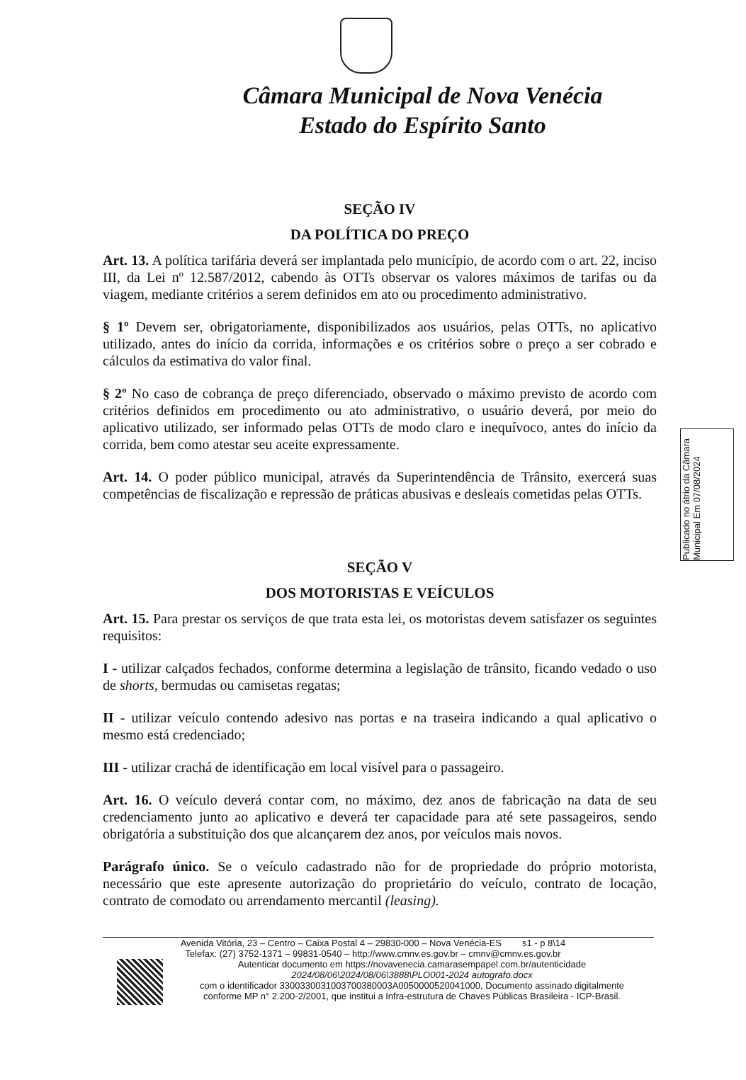Câmara Municipal de Nova Venécia
Estado do Espírito Santo
SEÇÃO IV
DA POLÍTICA DO PREÇO
Art. 13. A política tarifária deverá ser implantada pelo município, de acordo com o art. 22, inciso III, da Lei nº 12.587/2012, cabendo às OTTs observar os valores máximos de tarifas ou da viagem, mediante critérios a serem definidos em ato ou procedimento administrativo.
§ 1º Devem ser, obrigatoriamente, disponibilizados aos usuários, pelas OTTs, no aplicativo utilizado, antes do início da corrida, informações e os critérios sobre o preço a ser cobrado e cálculos da estimativa do valor final.
§ 2º No caso de cobrança de preço diferenciado, observado o máximo previsto de acordo com critérios definidos em procedimento ou ato administrativo, o usuário deverá, por meio do aplicativo utilizado, ser informado pelas OTTs de modo claro e inequívoco, antes do início da corrida, bem como atestar seu aceite expressamente.
Art. 14. O poder público municipal, através da Superintendência de Trânsito, exercerá suas competências de fiscalização e repressão de práticas abusivas e desleais cometidas pelas OTTs.
SEÇÃO V
DOS MOTORISTAS E VEÍCULOS
Art. 15. Para prestar os serviços de que trata esta lei, os motoristas devem satisfazer os seguintes requisitos:
I - utilizar calçados fechados, conforme determina a legislação de trânsito, ficando vedado o uso de shorts, bermudas ou camisetas regatas;
II - utilizar veículo contendo adesivo nas portas e na traseira indicando a qual aplicativo o mesmo está credenciado;
III - utilizar crachá de identificação em local visível para o passageiro.
Art. 16. O veículo deverá contar com, no máximo, dez anos de fabricação na data de seu credenciamento junto ao aplicativo e deverá ter capacidade para até sete passageiros, sendo obrigatória a substituição dos que alcançarem dez anos, por veículos mais novos.
Parágrafo único. Se o veículo cadastrado não for de propriedade do próprio motorista, necessário que este apresente autorização do proprietário do veículo, contrato de locação, contrato de comodato ou arrendamento mercantil (leasing).
Publicado no átrio da Câmara Municipal Em 07/08/2024
Avenida Vitória, 23 – Centro – Caixa Postal 4 – 29830-000 – Nova Venécia-ES s1 - p 8\14
Telefax: (27) 3752-1371 – 99831-0540 – http://www.cmnv.es.gov.br – cmnv@cmnv.es.gov.br
Autenticar documento em https://novavenecia.camarasempapel.com.br/autenticidade 2024/08/06\2024/08/06\3888\PLO001-2024 autografo.docx
com o identificador 3300330031003700380003A0050000520041000, Documento assinado digitalmente
conforme MP n° 2.200-2/2001, que institui a Infra-estrutura de Chaves Públicas Brasileira - ICP-Brasil.